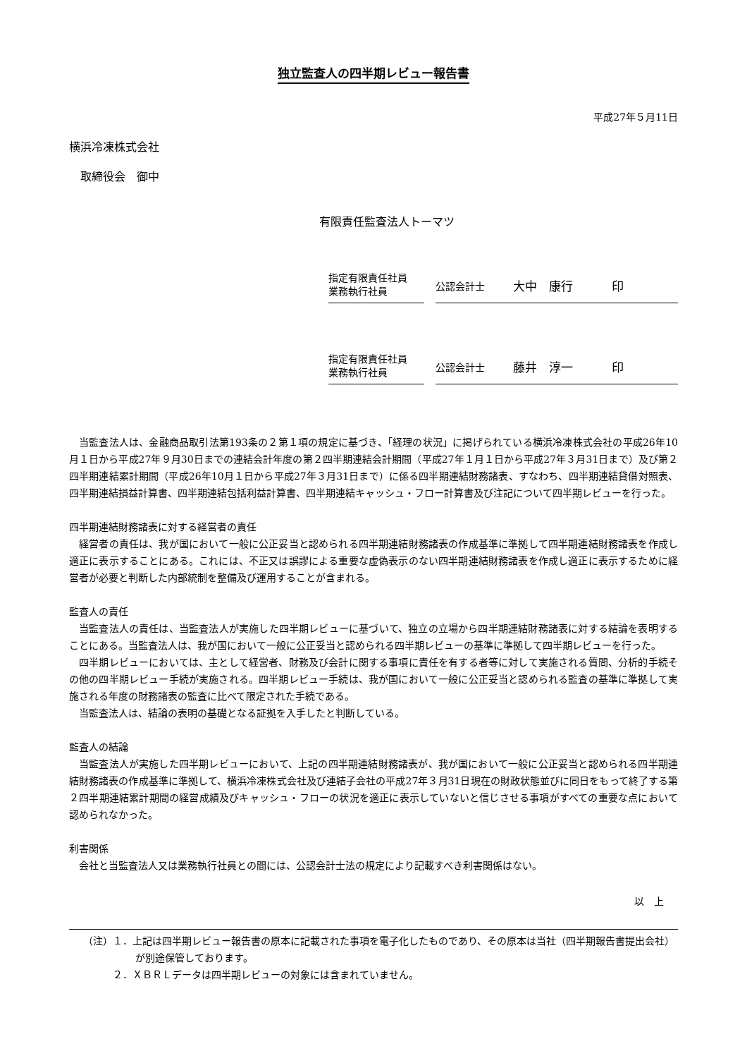独立監査人の四半期レビュー報告書
平成27年５月11日
横浜冷凍株式会社
　取締役会　御中
有限責任監査法人トーマツ
指定有限責任社員
業務執行社員
公認会計士 大中　康行 印
指定有限責任社員
業務執行社員
公認会計士 藤井　淳一 印
当監査法人は、金融商品取引法第193条の２第１項の規定に基づき、「経理の状況」に掲げられている横浜冷凍株式会社の平成26年10月１日から平成27年９月30日までの連結会計年度の第２四半期連結会計期間（平成27年１月１日から平成27年３月31日まで）及び第２四半期連結累計期間（平成26年10月１日から平成27年３月31日まで）に係る四半期連結財務諸表、すなわち、四半期連結貸借対照表、四半期連結損益計算書、四半期連結包括利益計算書、四半期連結キャッシュ・フロー計算書及び注記について四半期レビューを行った。
四半期連結財務諸表に対する経営者の責任
経営者の責任は、我が国において一般に公正妥当と認められる四半期連結財務諸表の作成基準に準拠して四半期連結財務諸表を作成し適正に表示することにある。これには、不正又は誤謬による重要な虚偽表示のない四半期連結財務諸表を作成し適正に表示するために経営者が必要と判断した内部統制を整備及び運用することが含まれる。
監査人の責任
当監査法人の責任は、当監査法人が実施した四半期レビューに基づいて、独立の立場から四半期連結財務諸表に対する結論を表明することにある。当監査法人は、我が国において一般に公正妥当と認められる四半期レビューの基準に準拠して四半期レビューを行った。
四半期レビューにおいては、主として経営者、財務及び会計に関する事項に責任を有する者等に対して実施される質問、分析的手続その他の四半期レビュー手続が実施される。四半期レビュー手続は、我が国において一般に公正妥当と認められる監査の基準に準拠して実施される年度の財務諸表の監査に比べて限定された手続である。
当監査法人は、結論の表明の基礎となる証拠を入手したと判断している。
監査人の結論
当監査法人が実施した四半期レビューにおいて、上記の四半期連結財務諸表が、我が国において一般に公正妥当と認められる四半期連結財務諸表の作成基準に準拠して、横浜冷凍株式会社及び連結子会社の平成27年３月31日現在の財政状態並びに同日をもって終了する第２四半期連結累計期間の経営成績及びキャッシュ・フローの状況を適正に表示していないと信じさせる事項がすべての重要な点において認められなかった。
利害関係
会社と当監査法人又は業務執行社員との間には、公認会計士法の規定により記載すべき利害関係はない。
以　上
（注）１．上記は四半期レビュー報告書の原本に記載された事項を電子化したものであり、その原本は当社（四半期報告書提出会社）が別途保管しております。
　　　２．ＸＢＲＬデータは四半期レビューの対象には含まれていません。